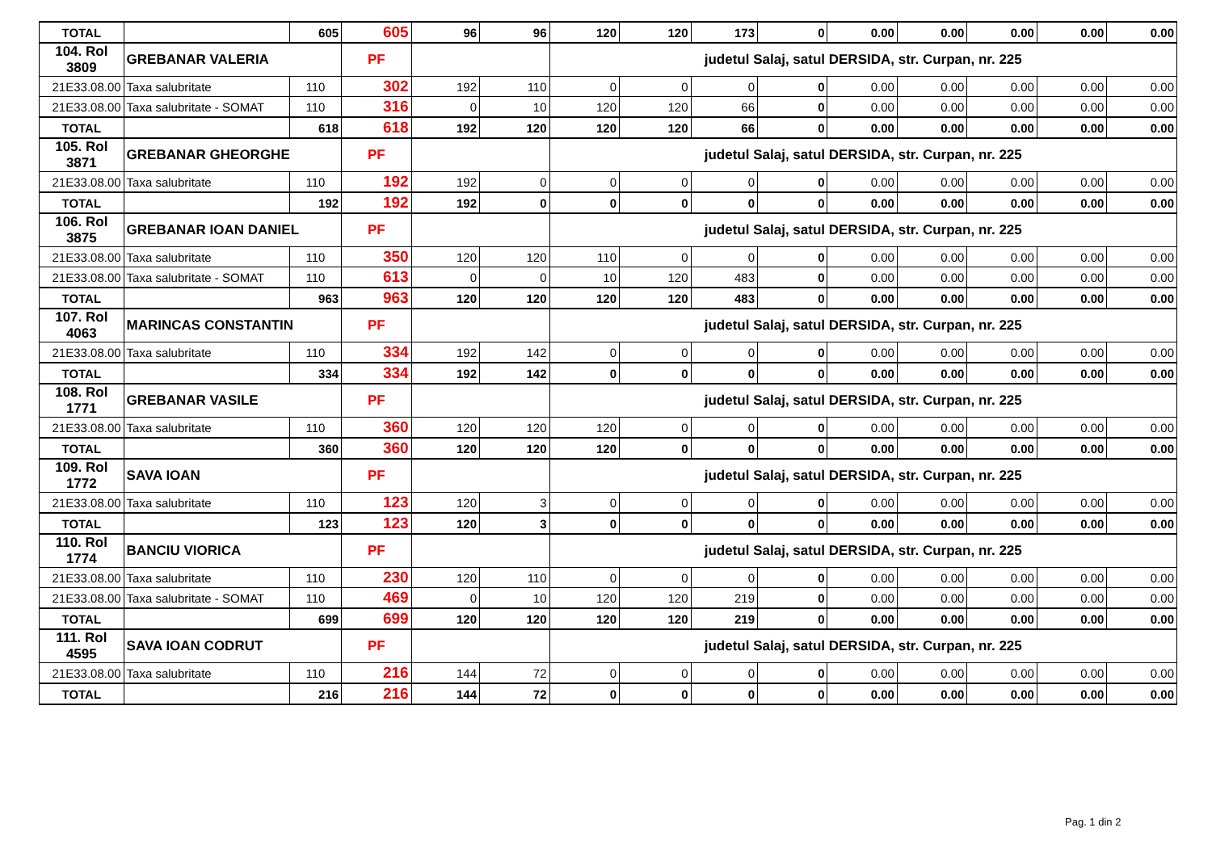| TOTAL | | 605 | 605 | 96 | 96 | 120 | 120 | 173 | 0 | 0.00 | 0.00 | 0.00 | 0.00 | 0.00 |
| 104. Rol 3809 | GREBANAR VALERIA | | PF | | | judetul Salaj, satul DERSIDA, str. Curpan, nr. 225 | | | | | | | | |
| 21E33.08.00 | Taxa salubritate | 110 | 302 | 192 | 110 | 0 | 0 | 0 | 0 | 0.00 | 0.00 | 0.00 | 0.00 | 0.00 |
| 21E33.08.00 | Taxa salubritate - SOMAT | 110 | 316 | 0 | 10 | 120 | 120 | 66 | 0 | 0.00 | 0.00 | 0.00 | 0.00 | 0.00 |
| TOTAL | | 618 | 618 | 192 | 120 | 120 | 120 | 66 | 0 | 0.00 | 0.00 | 0.00 | 0.00 | 0.00 |
| 105. Rol 3871 | GREBANAR GHEORGHE | | PF | | | judetul Salaj, satul DERSIDA, str. Curpan, nr. 225 | | | | | | | | |
| 21E33.08.00 | Taxa salubritate | 110 | 192 | 192 | 0 | 0 | 0 | 0 | 0 | 0.00 | 0.00 | 0.00 | 0.00 | 0.00 |
| TOTAL | | 192 | 192 | 192 | 0 | 0 | 0 | 0 | 0 | 0.00 | 0.00 | 0.00 | 0.00 | 0.00 |
| 106. Rol 3875 | GREBANAR IOAN DANIEL | | PF | | | judetul Salaj, satul DERSIDA, str. Curpan, nr. 225 | | | | | | | | |
| 21E33.08.00 | Taxa salubritate | 110 | 350 | 120 | 120 | 110 | 0 | 0 | 0 | 0.00 | 0.00 | 0.00 | 0.00 | 0.00 |
| 21E33.08.00 | Taxa salubritate - SOMAT | 110 | 613 | 0 | 0 | 10 | 120 | 483 | 0 | 0.00 | 0.00 | 0.00 | 0.00 | 0.00 |
| TOTAL | | 963 | 963 | 120 | 120 | 120 | 120 | 483 | 0 | 0.00 | 0.00 | 0.00 | 0.00 | 0.00 |
| 107. Rol 4063 | MARINCAS CONSTANTIN | | PF | | | judetul Salaj, satul DERSIDA, str. Curpan, nr. 225 | | | | | | | | |
| 21E33.08.00 | Taxa salubritate | 110 | 334 | 192 | 142 | 0 | 0 | 0 | 0 | 0.00 | 0.00 | 0.00 | 0.00 | 0.00 |
| TOTAL | | 334 | 334 | 192 | 142 | 0 | 0 | 0 | 0 | 0.00 | 0.00 | 0.00 | 0.00 | 0.00 |
| 108. Rol 1771 | GREBANAR VASILE | | PF | | | judetul Salaj, satul DERSIDA, str. Curpan, nr. 225 | | | | | | | | |
| 21E33.08.00 | Taxa salubritate | 110 | 360 | 120 | 120 | 120 | 0 | 0 | 0 | 0.00 | 0.00 | 0.00 | 0.00 | 0.00 |
| TOTAL | | 360 | 360 | 120 | 120 | 120 | 0 | 0 | 0 | 0.00 | 0.00 | 0.00 | 0.00 | 0.00 |
| 109. Rol 1772 | SAVA IOAN | | PF | | | judetul Salaj, satul DERSIDA, str. Curpan, nr. 225 | | | | | | | | |
| 21E33.08.00 | Taxa salubritate | 110 | 123 | 120 | 3 | 0 | 0 | 0 | 0 | 0.00 | 0.00 | 0.00 | 0.00 | 0.00 |
| TOTAL | | 123 | 123 | 120 | 3 | 0 | 0 | 0 | 0 | 0.00 | 0.00 | 0.00 | 0.00 | 0.00 |
| 110. Rol 1774 | BANCIU VIORICA | | PF | | | judetul Salaj, satul DERSIDA, str. Curpan, nr. 225 | | | | | | | | |
| 21E33.08.00 | Taxa salubritate | 110 | 230 | 120 | 110 | 0 | 0 | 0 | 0 | 0.00 | 0.00 | 0.00 | 0.00 | 0.00 |
| 21E33.08.00 | Taxa salubritate - SOMAT | 110 | 469 | 0 | 10 | 120 | 120 | 219 | 0 | 0.00 | 0.00 | 0.00 | 0.00 | 0.00 |
| TOTAL | | 699 | 699 | 120 | 120 | 120 | 120 | 219 | 0 | 0.00 | 0.00 | 0.00 | 0.00 | 0.00 |
| 111. Rol 4595 | SAVA IOAN CODRUT | | PF | | | judetul Salaj, satul DERSIDA, str. Curpan, nr. 225 | | | | | | | | |
| 21E33.08.00 | Taxa salubritate | 110 | 216 | 144 | 72 | 0 | 0 | 0 | 0 | 0.00 | 0.00 | 0.00 | 0.00 | 0.00 |
| TOTAL | | 216 | 216 | 144 | 72 | 0 | 0 | 0 | 0 | 0.00 | 0.00 | 0.00 | 0.00 | 0.00 |
Pag. 1 din 2